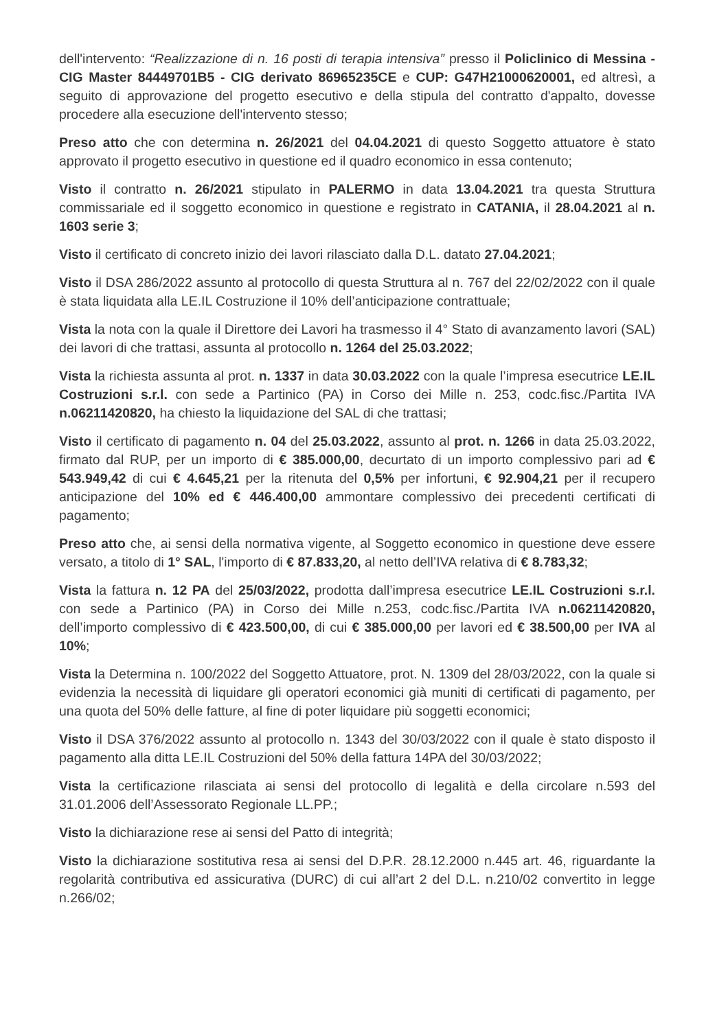dell'intervento: “Realizzazione di n. 16 posti di terapia intensiva” presso il Policlinico di Messina - CIG Master 84449701B5 - CIG derivato 86965235CE e CUP: G47H21000620001, ed altresì, a seguito di approvazione del progetto esecutivo e della stipula del contratto d'appalto, dovesse procedere alla esecuzione dell'intervento stesso;
Preso atto che con determina n. 26/2021 del 04.04.2021 di questo Soggetto attuatore è stato approvato il progetto esecutivo in questione ed il quadro economico in essa contenuto;
Visto il contratto n. 26/2021 stipulato in PALERMO in data 13.04.2021 tra questa Struttura commissariale ed il soggetto economico in questione e registrato in CATANIA, il 28.04.2021 al n. 1603 serie 3;
Visto il certificato di concreto inizio dei lavori rilasciato dalla D.L. datato 27.04.2021;
Visto il DSA 286/2022 assunto al protocollo di questa Struttura al n. 767 del 22/02/2022 con il quale è stata liquidata alla LE.IL Costruzione il 10% dell’anticipazione contrattuale;
Vista la nota con la quale il Direttore dei Lavori ha trasmesso il 4° Stato di avanzamento lavori (SAL) dei lavori di che trattasi, assunta al protocollo n. 1264 del 25.03.2022;
Vista la richiesta assunta al prot. n. 1337 in data 30.03.2022 con la quale l’impresa esecutrice LE.IL Costruzioni s.r.l. con sede a Partinico (PA) in Corso dei Mille n. 253, codc.fisc./Partita IVA n.06211420820, ha chiesto la liquidazione del SAL di che trattasi;
Visto il certificato di pagamento n. 04 del 25.03.2022, assunto al prot. n. 1266 in data 25.03.2022, firmato dal RUP, per un importo di € 385.000,00, decurtato di un importo complessivo pari ad € 543.949,42 di cui € 4.645,21 per la ritenuta del 0,5% per infortuni, € 92.904,21 per il recupero anticipazione del 10% ed € 446.400,00 ammontare complessivo dei precedenti certificati di pagamento;
Preso atto che, ai sensi della normativa vigente, al Soggetto economico in questione deve essere versato, a titolo di 1° SAL, l'importo di € 87.833,20, al netto dell’IVA relativa di € 8.783,32;
Vista la fattura n. 12 PA del 25/03/2022, prodotta dall’impresa esecutrice LE.IL Costruzioni s.r.l. con sede a Partinico (PA) in Corso dei Mille n.253, codc.fisc./Partita IVA n.06211420820, dell’importo complessivo di € 423.500,00, di cui € 385.000,00 per lavori ed € 38.500,00 per IVA al 10%;
Vista la Determina n. 100/2022 del Soggetto Attuatore, prot. N. 1309 del 28/03/2022, con la quale si evidenzia la necessità di liquidare gli operatori economici già muniti di certificati di pagamento, per una quota del 50% delle fatture, al fine di poter liquidare più soggetti economici;
Visto il DSA 376/2022 assunto al protocollo n. 1343 del 30/03/2022 con il quale è stato disposto il pagamento alla ditta LE.IL Costruzioni del 50% della fattura 14PA del 30/03/2022;
Vista la certificazione rilasciata ai sensi del protocollo di legalità e della circolare n.593 del 31.01.2006 dell’Assessorato Regionale LL.PP.;
Visto la dichiarazione rese ai sensi del Patto di integrità;
Visto la dichiarazione sostitutiva resa ai sensi del D.P.R. 28.12.2000 n.445 art. 46, riguardante la regolarità contributiva ed assicurativa (DURC) di cui all’art 2 del D.L. n.210/02 convertito in legge n.266/02;